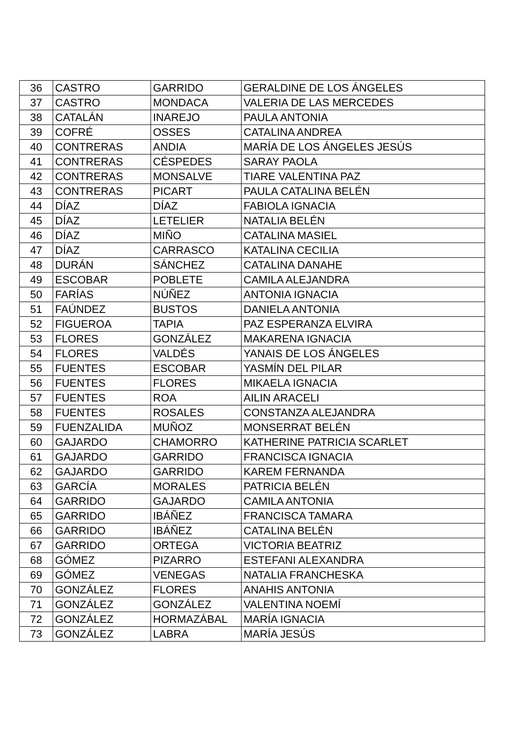| 36 | CASTRO | GARRIDO | GERALDINE DE LOS ÁNGELES |
| 37 | CASTRO | MONDACA | VALERIA DE LAS MERCEDES |
| 38 | CATALÁN | INAREJO | PAULA ANTONIA |
| 39 | COFRÉ | OSSES | CATALINA ANDREA |
| 40 | CONTRERAS | ANDIA | MARÍA DE LOS ÁNGELES JESÚS |
| 41 | CONTRERAS | CÉSPEDES | SARAY PAOLA |
| 42 | CONTRERAS | MONSALVE | TIARE VALENTINA PAZ |
| 43 | CONTRERAS | PICART | PAULA CATALINA BELÉN |
| 44 | DÍAZ | DÍAZ | FABIOLA IGNACIA |
| 45 | DÍAZ | LETELIER | NATALIA BELÉN |
| 46 | DÍAZ | MIÑO | CATALINA MASIEL |
| 47 | DÍAZ | CARRASCO | KATALINA CECILIA |
| 48 | DURÁN | SÁNCHEZ | CATALINA DANAHE |
| 49 | ESCOBAR | POBLETE | CAMILA ALEJANDRA |
| 50 | FARÍAS | NÚÑEZ | ANTONIA IGNACIA |
| 51 | FAÚNDEZ | BUSTOS | DANIELA ANTONIA |
| 52 | FIGUEROA | TAPIA | PAZ ESPERANZA ELVIRA |
| 53 | FLORES | GONZÁLEZ | MAKARENA IGNACIA |
| 54 | FLORES | VALDÉS | YANAIS DE LOS ÁNGELES |
| 55 | FUENTES | ESCOBAR | YASMÍN DEL PILAR |
| 56 | FUENTES | FLORES | MIKAELA IGNACIA |
| 57 | FUENTES | ROA | AILIN ARACELI |
| 58 | FUENTES | ROSALES | CONSTANZA ALEJANDRA |
| 59 | FUENZALIDA | MUÑOZ | MONSERRAT BELÉN |
| 60 | GAJARDO | CHAMORRO | KATHERINE PATRICIA SCARLET |
| 61 | GAJARDO | GARRIDO | FRANCISCA IGNACIA |
| 62 | GAJARDO | GARRIDO | KAREM FERNANDA |
| 63 | GARCÍA | MORALES | PATRICIA BELÉN |
| 64 | GARRIDO | GAJARDO | CAMILA ANTONIA |
| 65 | GARRIDO | IBÁÑEZ | FRANCISCA TAMARA |
| 66 | GARRIDO | IBÁÑEZ | CATALINA BELÉN |
| 67 | GARRIDO | ORTEGA | VICTORIA BEATRIZ |
| 68 | GÓMEZ | PIZARRO | ESTEFANI ALEXANDRA |
| 69 | GÓMEZ | VENEGAS | NATALIA FRANCHESKA |
| 70 | GONZÁLEZ | FLORES | ANAHIS ANTONIA |
| 71 | GONZÁLEZ | GONZÁLEZ | VALENTINA NOEMÍ |
| 72 | GONZÁLEZ | HORMAZÁBAL | MARÍA IGNACIA |
| 73 | GONZÁLEZ | LABRA | MARÍA JESÚS |